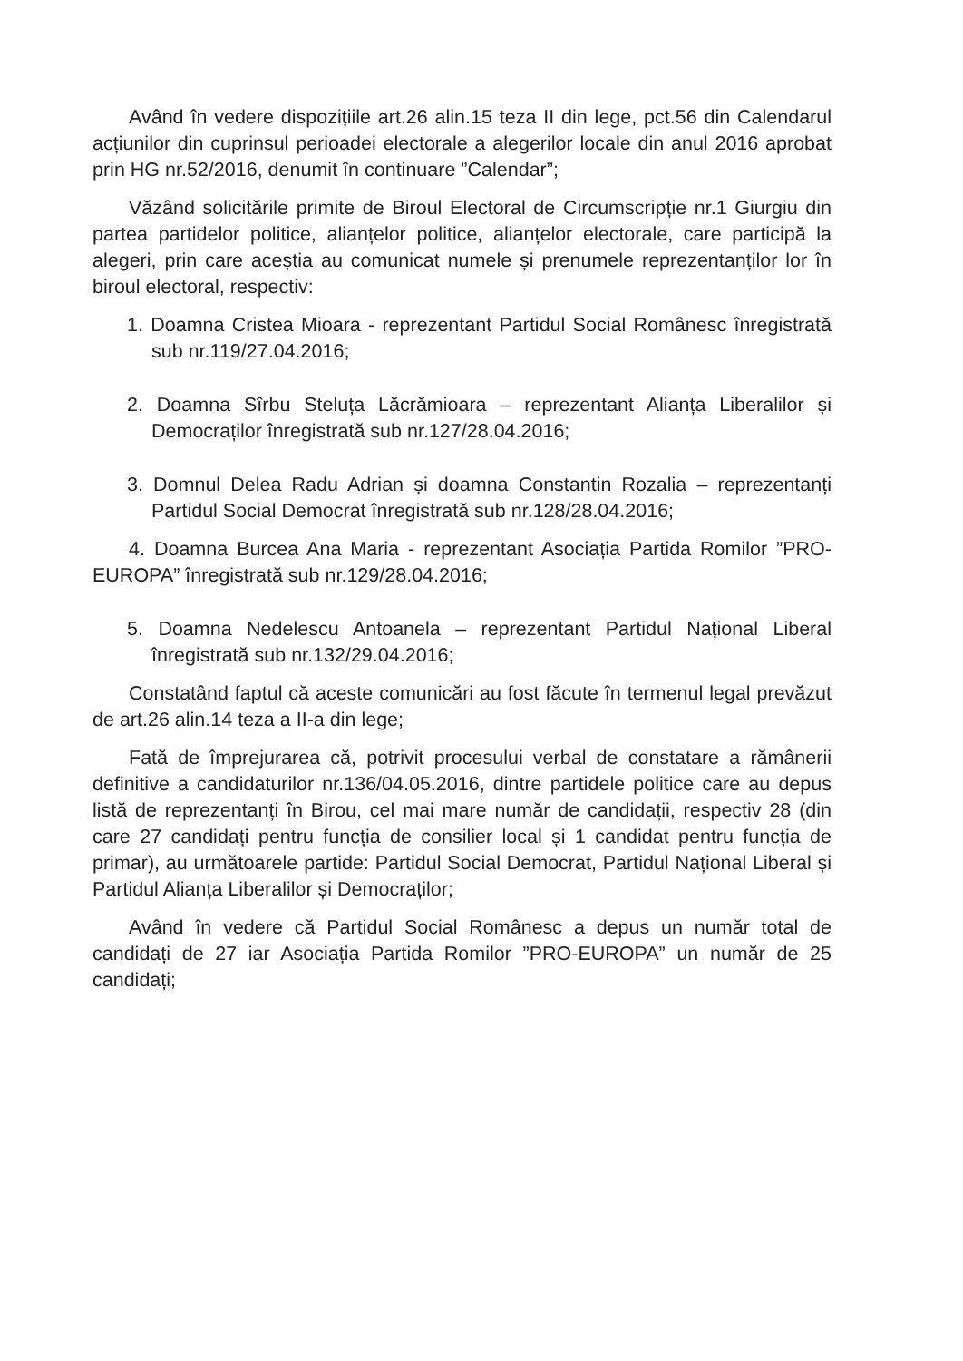Având în vedere dispozițiile art.26 alin.15 teza II din lege, pct.56 din Calendarul acțiunilor din cuprinsul perioadei electorale a alegerilor locale din anul 2016 aprobat prin HG nr.52/2016, denumit în continuare ”Calendar”;
Văzând solicitările primite de Biroul Electoral de Circumscripție nr.1 Giurgiu din partea partidelor politice, alianțelor politice, alianțelor electorale, care participă la alegeri, prin care aceștia au comunicat numele și prenumele reprezentanților lor în biroul electoral, respectiv:
1. Doamna Cristea Mioara - reprezentant Partidul Social Românesc înregistrată sub nr.119/27.04.2016;
2. Doamna Sîrbu Steluța Lăcrămioara – reprezentant Alianța Liberalilor și Democraților înregistrată sub nr.127/28.04.2016;
3. Domnul Delea Radu Adrian și doamna Constantin Rozalia – reprezentanți Partidul Social Democrat înregistrată sub nr.128/28.04.2016;
4. Doamna Burcea Ana Maria - reprezentant Asociația Partida Romilor ”PRO-EUROPA” înregistrată sub nr.129/28.04.2016;
5. Doamna Nedelescu Antoanela – reprezentant Partidul Național Liberal înregistrată sub nr.132/29.04.2016;
Constatând faptul că aceste comunicări au fost făcute în termenul legal prevăzut de art.26 alin.14 teza a II-a din lege;
Fată de împrejurarea că, potrivit procesului verbal de constatare a rămânerii definitive a candidaturilor nr.136/04.05.2016, dintre partidele politice care au depus listă de reprezentanți în Birou, cel mai mare număr de candidații, respectiv 28 (din care 27 candidați pentru funcția de consilier local și 1 candidat pentru funcția de primar), au următoarele partide: Partidul Social Democrat, Partidul Național Liberal și Partidul Alianța Liberalilor și Democraților;
Având în vedere că Partidul Social Românesc a depus un număr total de candidați de 27 iar Asociația Partida Romilor ”PRO-EUROPA” un număr de 25 candidați;